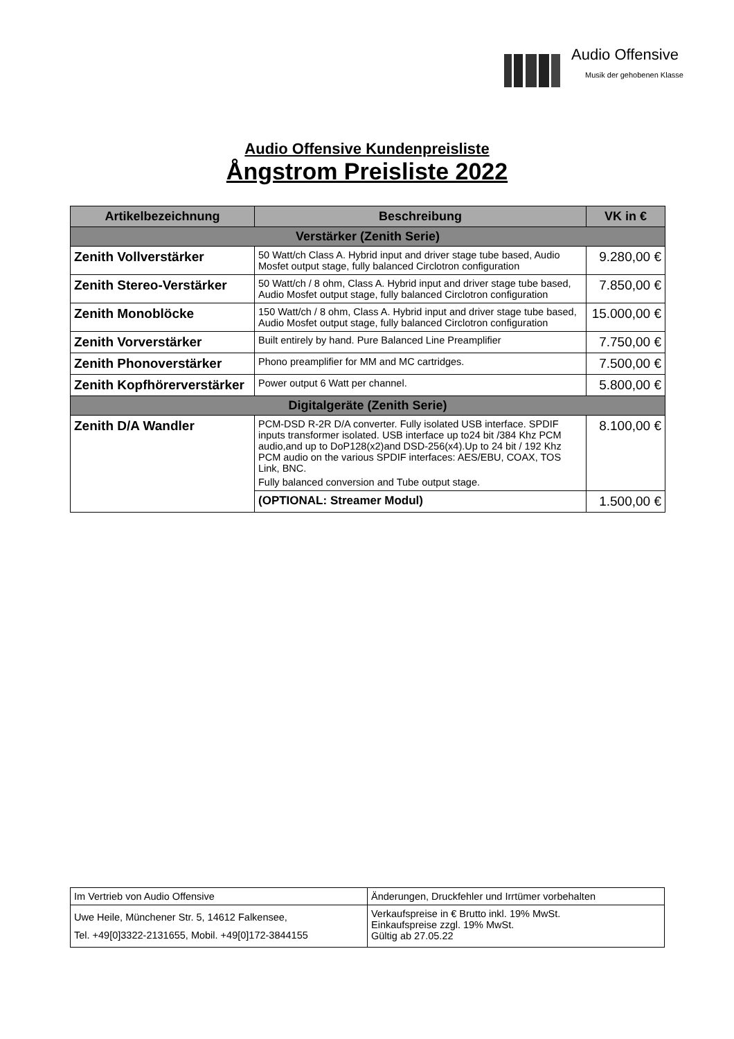Audio Offensive
Musik der gehobenen Klasse
Audio Offensive Kundenpreisliste
Ångstrom Preisliste 2022
| Artikelbezeichnung | Beschreibung | VK in € |
| --- | --- | --- |
| Verstärker (Zenith Serie) | | |
| Zenith Vollverstärker | 50 Watt/ch Class A. Hybrid input and driver stage tube based, Audio Mosfet output stage, fully balanced Circlotron configuration | 9.280,00 € |
| Zenith Stereo-Verstärker | 50 Watt/ch / 8 ohm, Class A. Hybrid input and driver stage tube based, Audio Mosfet output stage, fully balanced Circlotron configuration | 7.850,00 € |
| Zenith Monoblöcke | 150 Watt/ch / 8 ohm, Class A. Hybrid input and driver stage tube based, Audio Mosfet output stage, fully balanced Circlotron configuration | 15.000,00 € |
| Zenith Vorverstärker | Built entirely by hand. Pure Balanced Line Preamplifier | 7.750,00 € |
| Zenith Phonoverstärker | Phono preamplifier for MM and MC cartridges. | 7.500,00 € |
| Zenith Kopfhörerverstärker | Power output 6 Watt per channel. | 5.800,00 € |
| Digitalgeräte (Zenith Serie) | | |
| Zenith D/A Wandler | PCM-DSD R-2R D/A converter. Fully isolated USB interface. SPDIF inputs transformer isolated. USB interface up to24 bit /384 Khz PCM audio,and up to DoP128(x2)and DSD-256(x4).Up to 24 bit / 192 Khz PCM audio on the various SPDIF interfaces: AES/EBU, COAX, TOS Link, BNC. Fully balanced conversion and Tube output stage. | 8.100,00 € |
| | (OPTIONAL: Streamer Modul) | 1.500,00 € |
| Im Vertrieb von Audio Offensive | Änderungen, Druckfehler und Irrtümer vorbehalten |
| Uwe Heile, Münchener Str. 5, 14612 Falkensee, Tel. +49[0]3322-2131655, Mobil. +49[0]172-3844155 | Verkaufspreise in € Brutto inkl. 19% MwSt. Einkaufspreise zzgl. 19% MwSt. Gültig ab 27.05.22 |